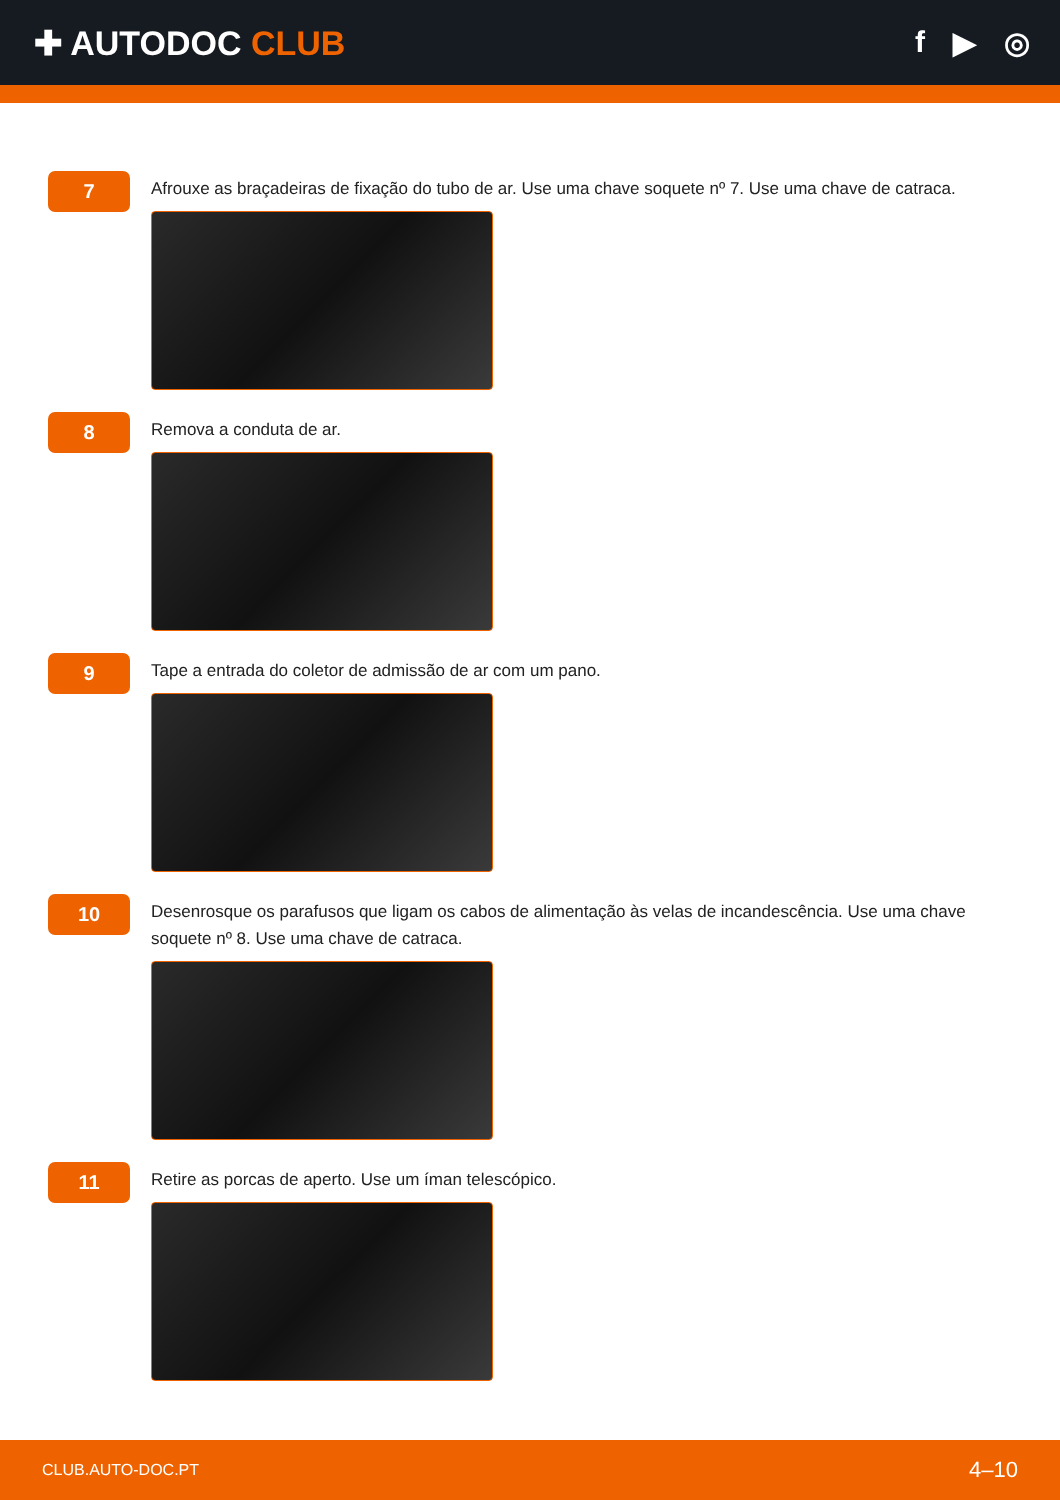✚ AUTODOC CLUB f ▶ ◎
7
Afrouxe as braçadeiras de fixação do tubo de ar. Use uma chave soquete nº 7. Use uma chave de catraca.
8
Remova a conduta de ar.
9
Tape a entrada do coletor de admissão de ar com um pano.
10
Desenrosque os parafusos que ligam os cabos de alimentação às velas de incandescência. Use uma chave soquete nº 8. Use uma chave de catraca.
11
Retire as porcas de aperto. Use um íman telescópico.
CLUB.AUTO-DOC.PT 4–10